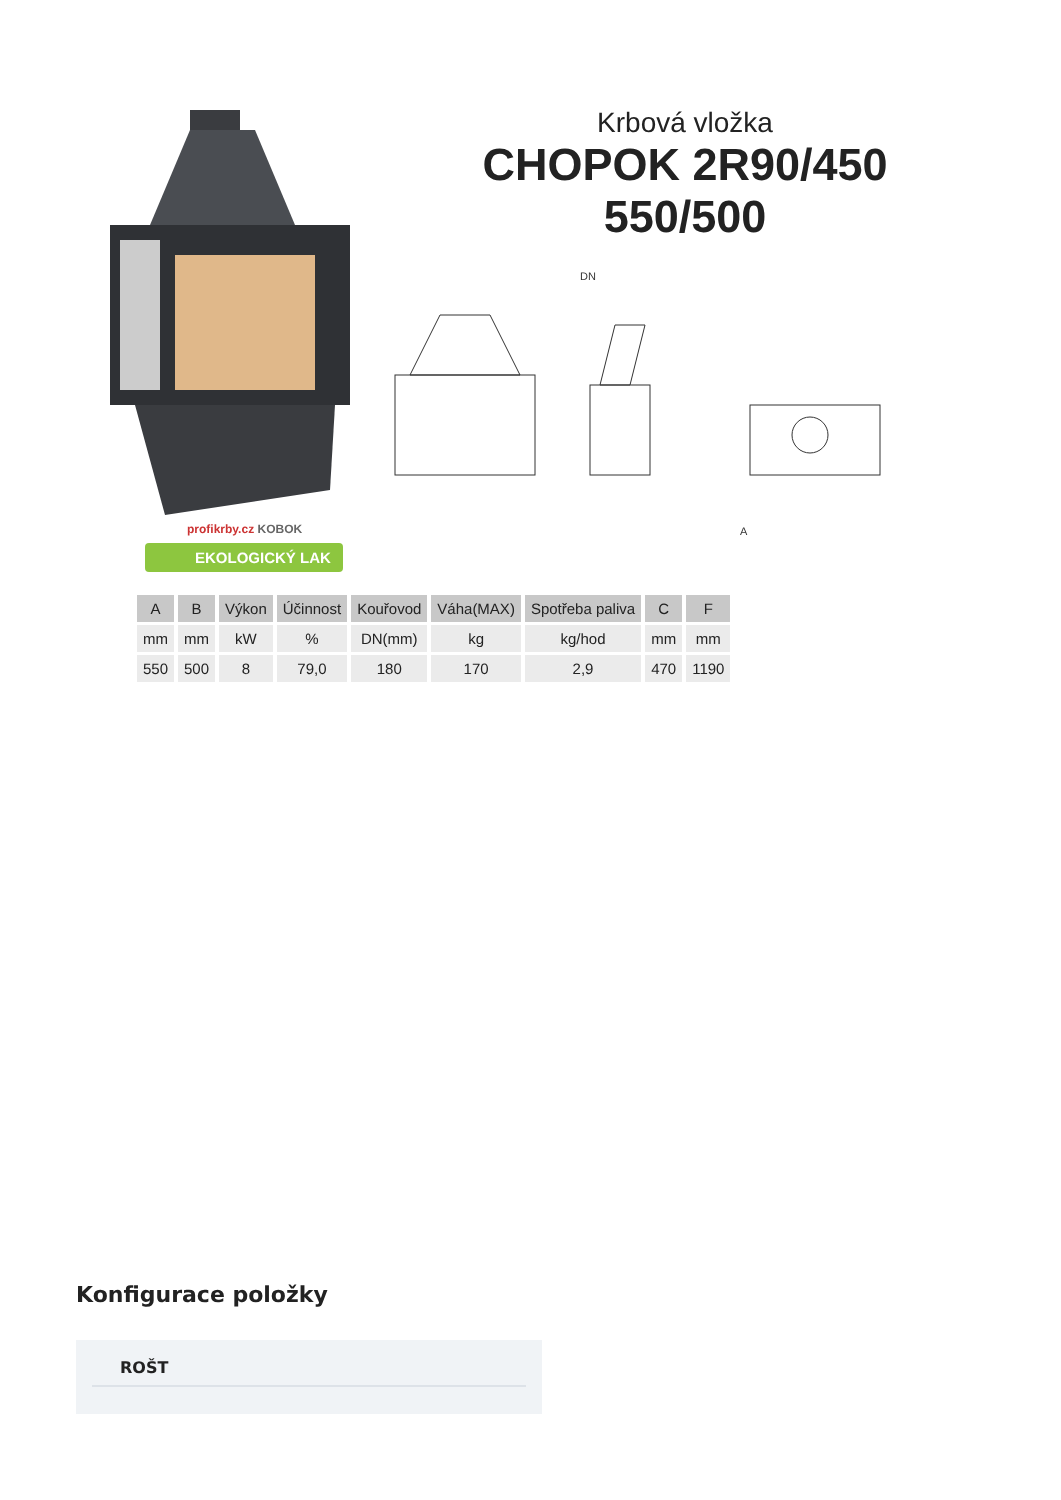profikrby.cz KOBOK
EKOLOGICKÝ LAK
Krbová vložka
CHOPOK 2R90/450
550/500
DN
A
| A | B | Výkon | Účinnost | Kouřovod | Váha(MAX) | Spotřeba paliva | C | F |
| --- | --- | --- | --- | --- | --- | --- | --- | --- |
| mm | mm | kW | % | DN(mm) | kg | kg/hod | mm | mm |
| 550 | 500 | 8 | 79,0 | 180 | 170 | 2,9 | 470 | 1190 |
Konfigurace položky
ROŠT